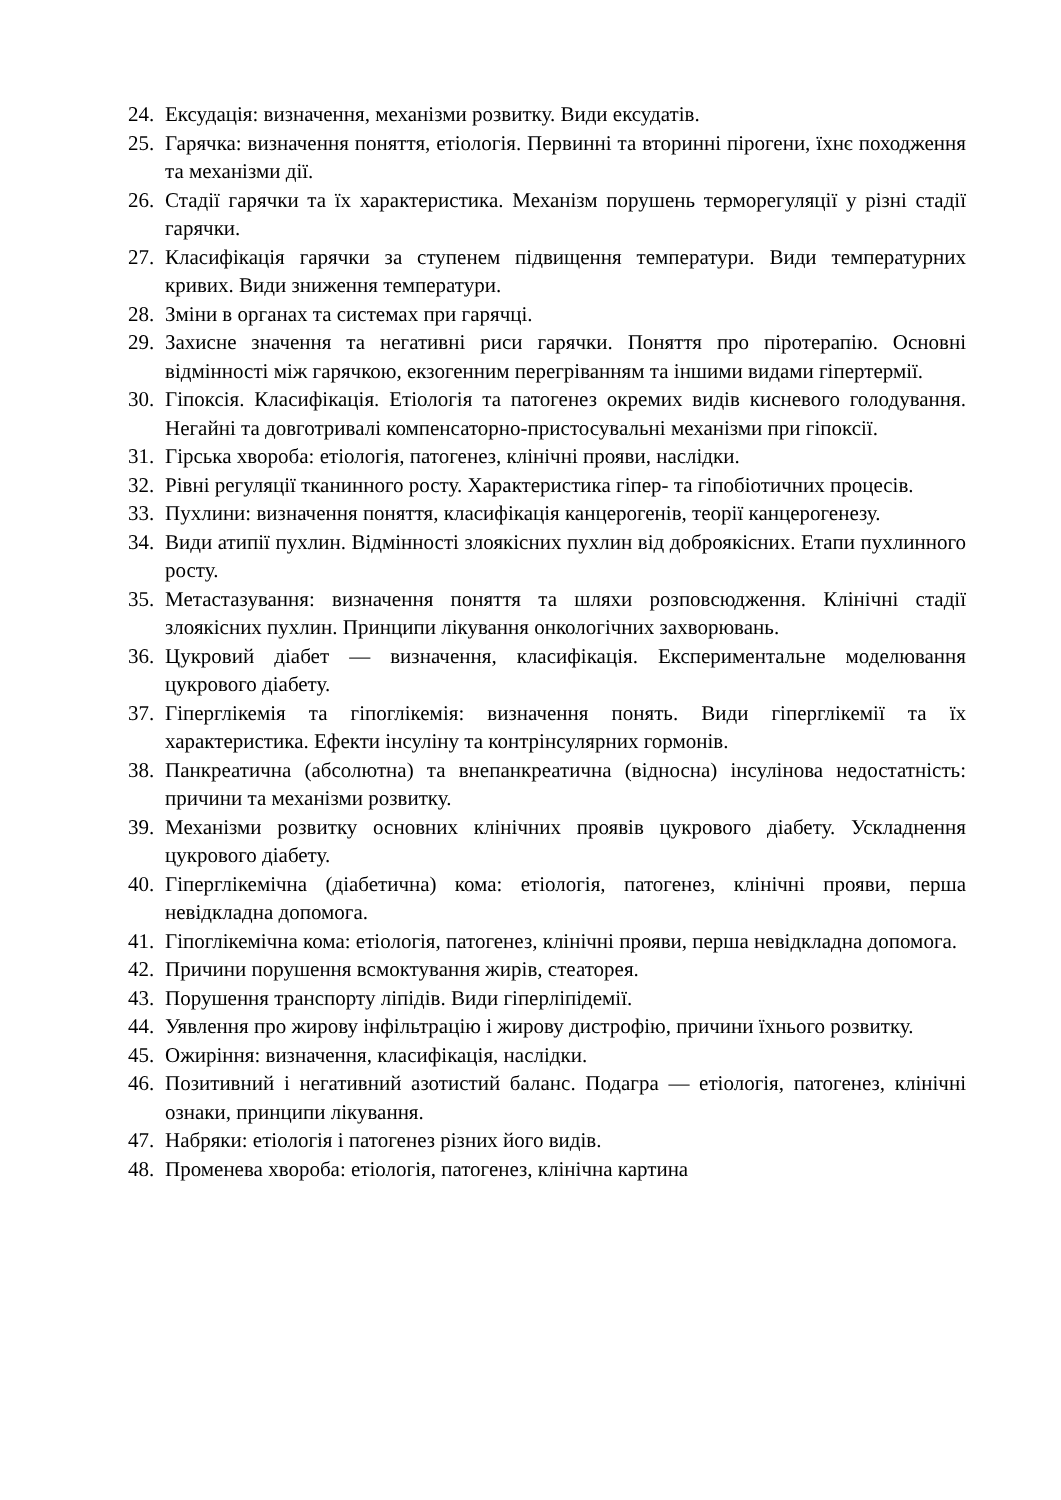24. Ексудація: визначення, механізми розвитку. Види ексудатів.
25. Гарячка: визначення поняття, етіологія. Первинні та вторинні пірогени, їхнє походження та механізми дії.
26. Стадії гарячки та їх характеристика. Механізм порушень терморегуляції у різні стадії гарячки.
27. Класифікація гарячки за ступенем підвищення температури. Види температурних кривих. Види зниження температури.
28. Зміни в органах та системах при гарячці.
29. Захисне значення та негативні риси гарячки. Поняття про піротерапію. Основні відмінності між гарячкою, екзогенним перегріванням та іншими видами гіпертермії.
30. Гіпоксія. Класифікація. Етіологія та патогенез окремих видів кисневого голодування. Негайні та довготривалі компенсаторно-пристосувальні механізми при гіпоксії.
31. Гірська хвороба: етіологія, патогенез, клінічні прояви, наслідки.
32. Рівні регуляції тканинного росту. Характеристика гіпер- та гіпобіотичних процесів.
33. Пухлини: визначення поняття, класифікація канцерогенів, теорії канцерогенезу.
34. Види атипії пухлин. Відмінності злоякісних пухлин від доброякісних. Етапи пухлинного росту.
35. Метастазування: визначення поняття та шляхи розповсюдження. Клінічні стадії злоякісних пухлин. Принципи лікування онкологічних захворювань.
36. Цукровий діабет — визначення, класифікація. Експериментальне моделювання цукрового діабету.
37. Гіперглікемія та гіпоглікемія: визначення понять. Види гіперглікемії та їх характеристика. Ефекти інсуліну та контрінсулярних гормонів.
38. Панкреатична (абсолютна) та внепанкреатична (відносна) інсулінова недостатність: причини та механізми розвитку.
39. Механізми розвитку основних клінічних проявів цукрового діабету. Ускладнення цукрового діабету.
40. Гіперглікемічна (діабетична) кома: етіологія, патогенез, клінічні прояви, перша невідкладна допомога.
41. Гіпоглікемічна кома: етіологія, патогенез, клінічні прояви, перша невідкладна допомога.
42. Причини порушення всмоктування жирів, стеаторея.
43. Порушення транспорту ліпідів. Види гіперліпідемії.
44. Уявлення про жирову інфільтрацію і жирову дистрофію, причини їхнього розвитку.
45. Ожиріння: визначення, класифікація, наслідки.
46. Позитивний і негативний азотистий баланс. Подагра — етіологія, патогенез, клінічні ознаки, принципи лікування.
47. Набряки: етіологія і патогенез різних його видів.
48. Променева хвороба: етіологія, патогенез, клінічна картина